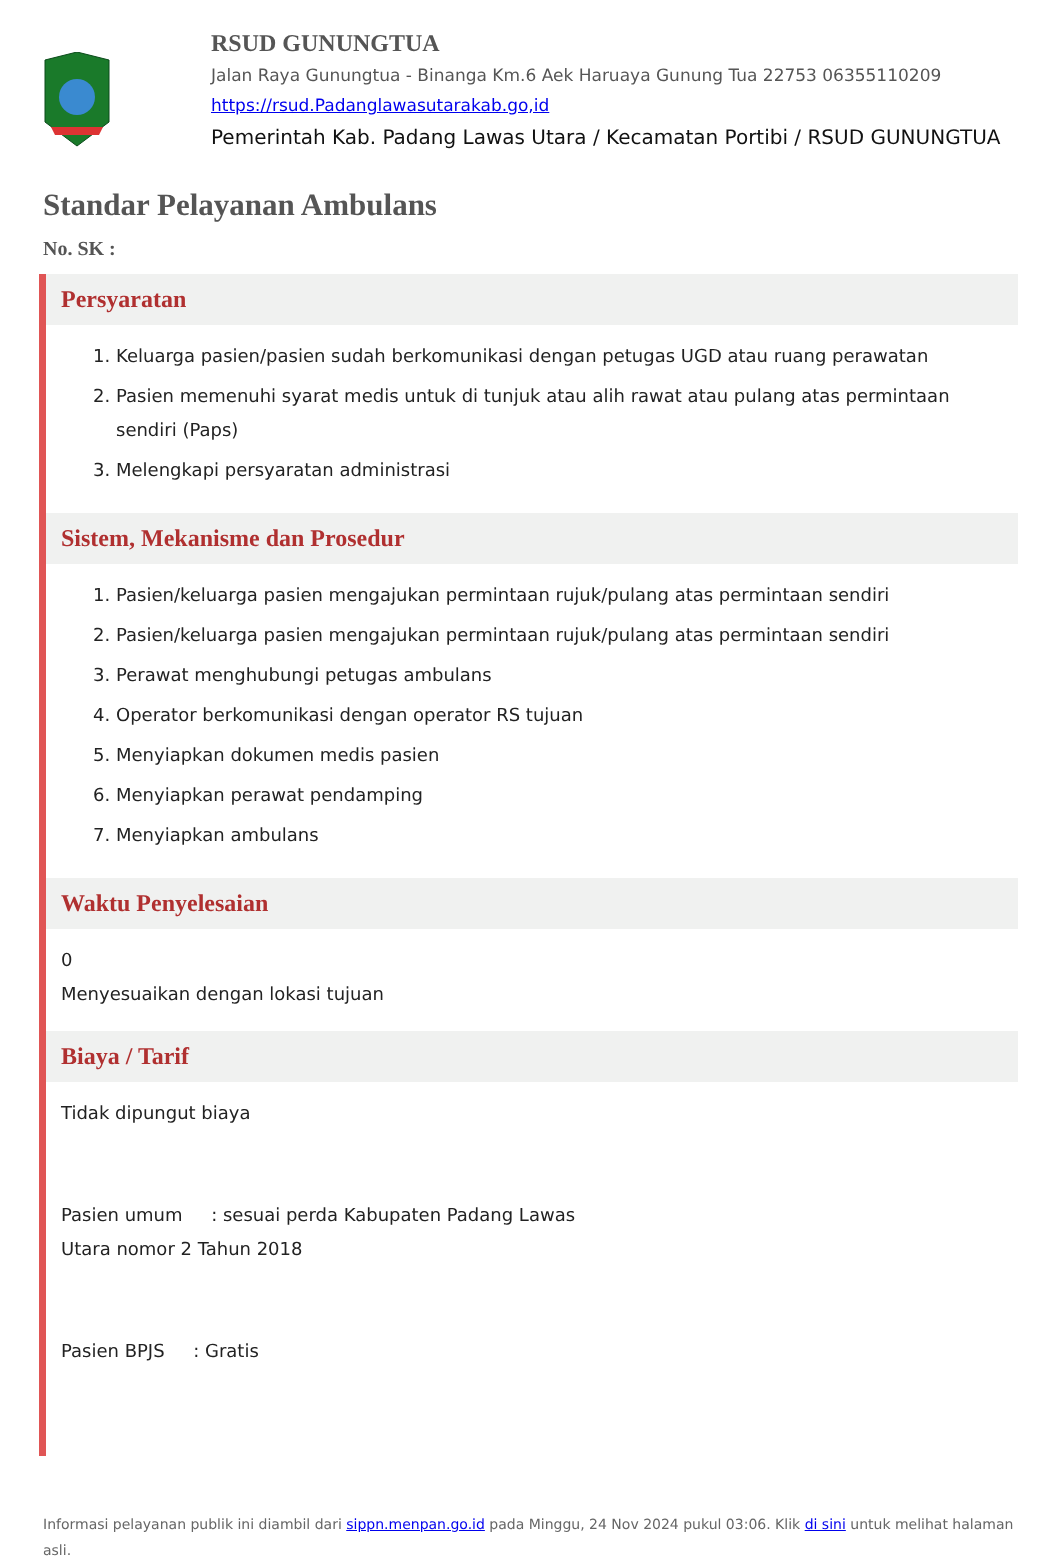RSUD GUNUNGTUA
Jalan Raya Gunungtua - Binanga Km.6 Aek Haruaya Gunung Tua 22753 06355110209
https://rsud.Padanglawasutarakab.go,id
Pemerintah Kab. Padang Lawas Utara / Kecamatan Portibi / RSUD GUNUNGTUA
Standar Pelayanan Ambulans
No. SK :
Persyaratan
1. Keluarga pasien/pasien sudah berkomunikasi dengan petugas UGD atau ruang perawatan
2. Pasien memenuhi syarat medis untuk di tunjuk atau alih rawat atau pulang atas permintaan sendiri (Paps)
3. Melengkapi persyaratan administrasi
Sistem, Mekanisme dan Prosedur
1. Pasien/keluarga pasien mengajukan permintaan rujuk/pulang atas permintaan sendiri
2. Pasien/keluarga pasien mengajukan permintaan rujuk/pulang atas permintaan sendiri
3. Perawat menghubungi petugas ambulans
4. Operator berkomunikasi dengan operator RS tujuan
5. Menyiapkan dokumen medis pasien
6. Menyiapkan perawat pendamping
7. Menyiapkan ambulans
Waktu Penyelesaian
0
Menyesuaikan dengan lokasi tujuan
Biaya / Tarif
Tidak dipungut biaya
Pasien umum : sesuai perda Kabupaten Padang Lawas
Utara nomor 2 Tahun 2018
Pasien BPJS : Gratis
Informasi pelayanan publik ini diambil dari sippn.menpan.go.id pada Minggu, 24 Nov 2024 pukul 03:06. Klik di sini untuk melihat halaman asli.